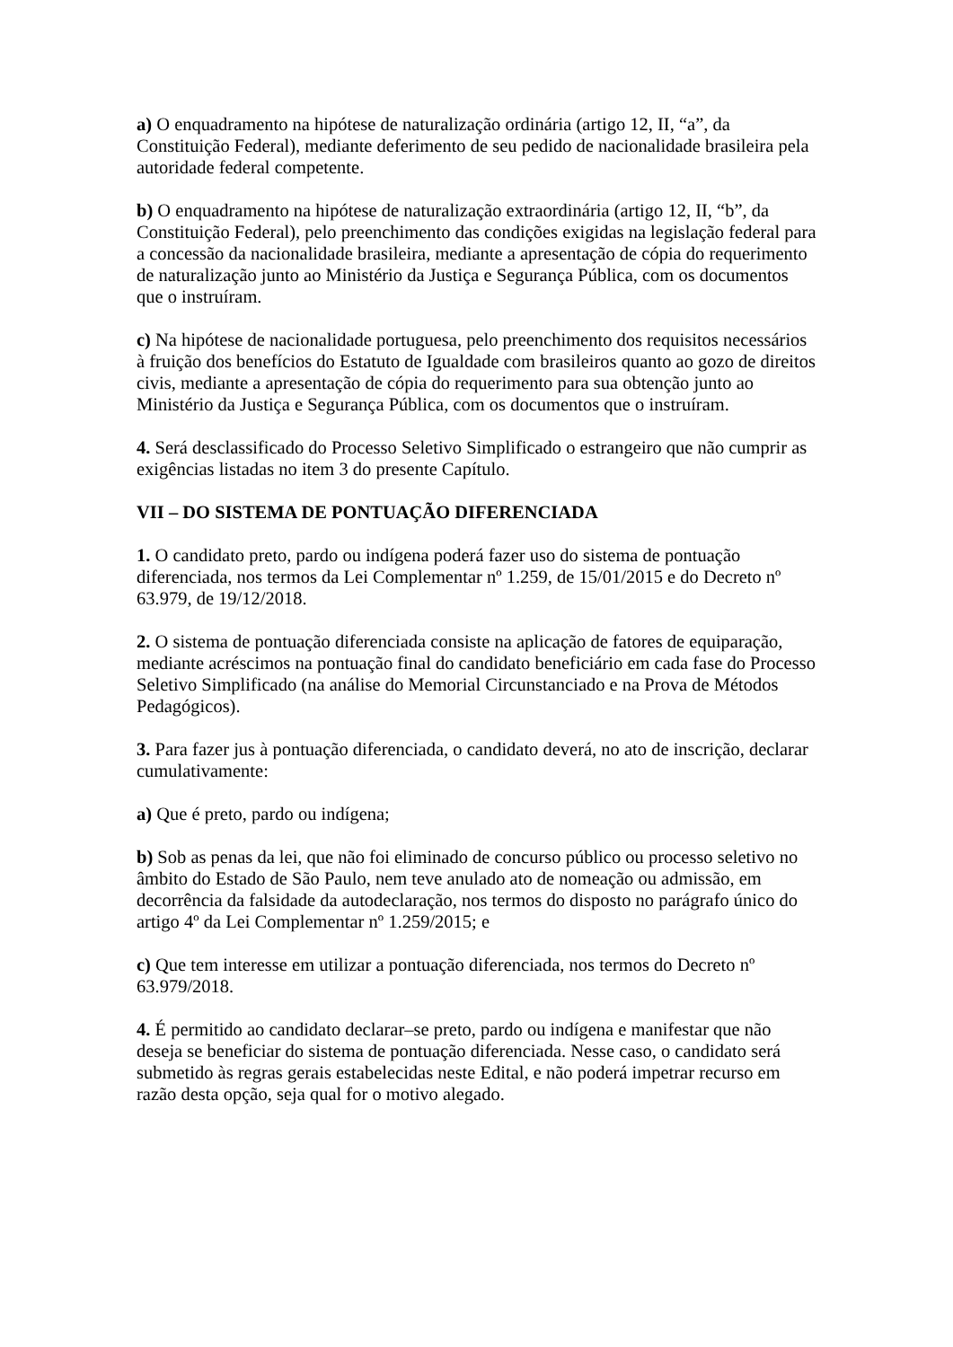a) O enquadramento na hipótese de naturalização ordinária (artigo 12, II, “a”, da Constituição Federal), mediante deferimento de seu pedido de nacionalidade brasileira pela autoridade federal competente.
b) O enquadramento na hipótese de naturalização extraordinária (artigo 12, II, “b”, da Constituição Federal), pelo preenchimento das condições exigidas na legislação federal para a concessão da nacionalidade brasileira, mediante a apresentação de cópia do requerimento de naturalização junto ao Ministério da Justiça e Segurança Pública, com os documentos que o instruíram.
c) Na hipótese de nacionalidade portuguesa, pelo preenchimento dos requisitos necessários à fruição dos benefícios do Estatuto de Igualdade com brasileiros quanto ao gozo de direitos civis, mediante a apresentação de cópia do requerimento para sua obtenção junto ao Ministério da Justiça e Segurança Pública, com os documentos que o instruíram.
4. Será desclassificado do Processo Seletivo Simplificado o estrangeiro que não cumprir as exigências listadas no item 3 do presente Capítulo.
VII – DO SISTEMA DE PONTUAÇÃO DIFERENCIADA
1. O candidato preto, pardo ou indígena poderá fazer uso do sistema de pontuação diferenciada, nos termos da Lei Complementar nº 1.259, de 15/01/2015 e do Decreto nº 63.979, de 19/12/2018.
2. O sistema de pontuação diferenciada consiste na aplicação de fatores de equiparação, mediante acréscimos na pontuação final do candidato beneficiário em cada fase do Processo Seletivo Simplificado (na análise do Memorial Circunstanciado e na Prova de Métodos Pedagógicos).
3. Para fazer jus à pontuação diferenciada, o candidato deverá, no ato de inscrição, declarar cumulativamente:
a) Que é preto, pardo ou indígena;
b) Sob as penas da lei, que não foi eliminado de concurso público ou processo seletivo no âmbito do Estado de São Paulo, nem teve anulado ato de nomeação ou admissão, em decorrência da falsidade da autodeclaração, nos termos do disposto no parágrafo único do artigo 4º da Lei Complementar nº 1.259/2015; e
c) Que tem interesse em utilizar a pontuação diferenciada, nos termos do Decreto nº 63.979/2018.
4. É permitido ao candidato declarar–se preto, pardo ou indígena e manifestar que não deseja se beneficiar do sistema de pontuação diferenciada. Nesse caso, o candidato será submetido às regras gerais estabelecidas neste Edital, e não poderá impetrar recurso em razão desta opção, seja qual for o motivo alegado.